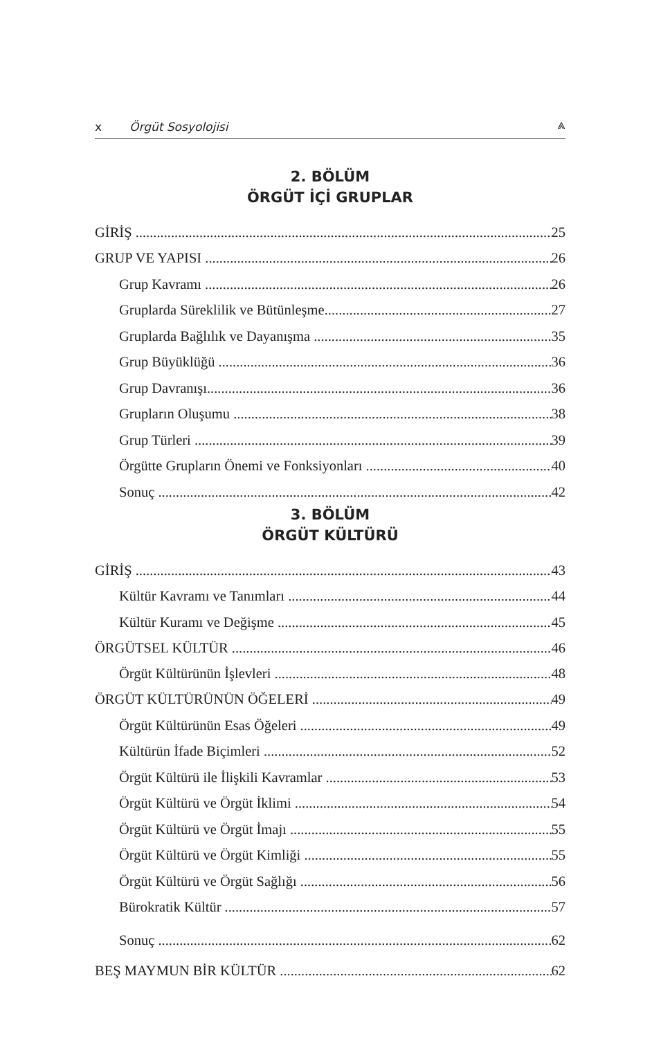x Örgüt Sosyolojisi ⩓
2. BÖLÜM
ÖRGÜT İÇİ GRUPLAR
GİRİŞ 25
GRUP VE YAPISI 26
Grup Kavramı 26
Gruplarda Süreklilik ve Bütünleşme 27
Gruplarda Bağlılık ve Dayanışma 35
Grup Büyüklüğü 36
Grup Davranışı 36
Grupların Oluşumu 38
Grup Türleri 39
Örgütte Grupların Önemi ve Fonksiyonları 40
Sonuç 42
3. BÖLÜM
ÖRGÜT KÜLTÜRÜ
GİRİŞ 43
Kültür Kavramı ve Tanımları 44
Kültür Kuramı ve Değişme 45
ÖRGÜTSEL KÜLTÜR 46
Örgüt Kültürünün İşlevleri 48
ÖRGÜT KÜLTÜRÜNÜN ÖĞELERİ 49
Örgüt Kültürünün Esas Öğeleri 49
Kültürün İfade Biçimleri 52
Örgüt Kültürü ile İlişkili Kavramlar 53
Örgüt Kültürü ve Örgüt İklimi 54
Örgüt Kültürü ve Örgüt İmajı 55
Örgüt Kültürü ve Örgüt Kimliği 55
Örgüt Kültürü ve Örgüt Sağlığı 56
Bürokratik Kültür 57
Sonuç 62
BEŞ MAYMUN BİR KÜLTÜR 62